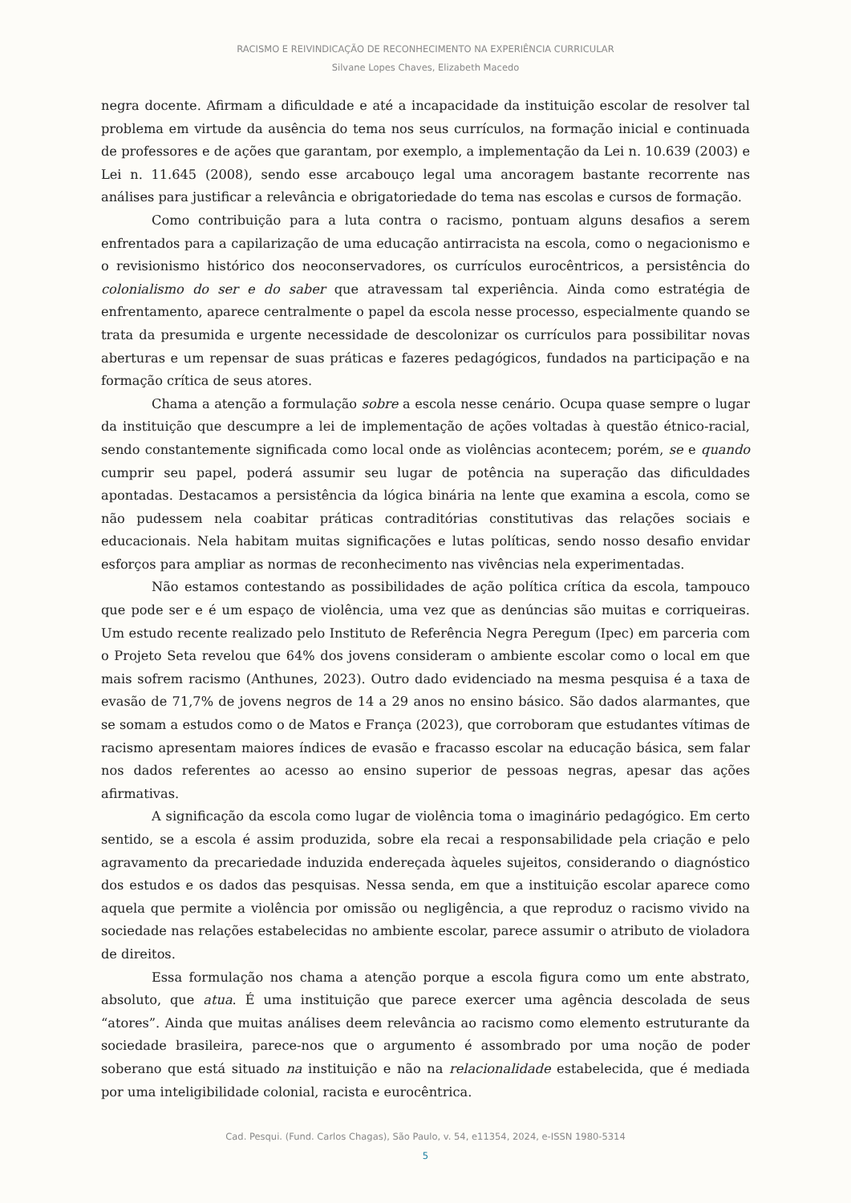RACISMO E REIVINDICAÇÃO DE RECONHECIMENTO NA EXPERIÊNCIA CURRICULAR
Silvane Lopes Chaves, Elizabeth Macedo
negra docente. Afirmam a dificuldade e até a incapacidade da instituição escolar de resolver tal problema em virtude da ausência do tema nos seus currículos, na formação inicial e continuada de professores e de ações que garantam, por exemplo, a implementação da Lei n. 10.639 (2003) e Lei n. 11.645 (2008), sendo esse arcabouço legal uma ancoragem bastante recorrente nas análises para justificar a relevância e obrigatoriedade do tema nas escolas e cursos de formação.
Como contribuição para a luta contra o racismo, pontuam alguns desafios a serem enfrentados para a capilarização de uma educação antirracista na escola, como o negacionismo e o revisionismo histórico dos neoconservadores, os currículos eurocêntricos, a persistência do colonialismo do ser e do saber que atravessam tal experiência. Ainda como estratégia de enfrentamento, aparece centralmente o papel da escola nesse processo, especialmente quando se trata da presumida e urgente necessidade de descolonizar os currículos para possibilitar novas aberturas e um repensar de suas práticas e fazeres pedagógicos, fundados na participação e na formação crítica de seus atores.
Chama a atenção a formulação sobre a escola nesse cenário. Ocupa quase sempre o lugar da instituição que descumpre a lei de implementação de ações voltadas à questão étnico-racial, sendo constantemente significada como local onde as violências acontecem; porém, se e quando cumprir seu papel, poderá assumir seu lugar de potência na superação das dificuldades apontadas. Destacamos a persistência da lógica binária na lente que examina a escola, como se não pudessem nela coabitar práticas contraditórias constitutivas das relações sociais e educacionais. Nela habitam muitas significações e lutas políticas, sendo nosso desafio envidar esforços para ampliar as normas de reconhecimento nas vivências nela experimentadas.
Não estamos contestando as possibilidades de ação política crítica da escola, tampouco que pode ser e é um espaço de violência, uma vez que as denúncias são muitas e corriqueiras. Um estudo recente realizado pelo Instituto de Referência Negra Peregum (Ipec) em parceria com o Projeto Seta revelou que 64% dos jovens consideram o ambiente escolar como o local em que mais sofrem racismo (Anthunes, 2023). Outro dado evidenciado na mesma pesquisa é a taxa de evasão de 71,7% de jovens negros de 14 a 29 anos no ensino básico. São dados alarmantes, que se somam a estudos como o de Matos e França (2023), que corroboram que estudantes vítimas de racismo apresentam maiores índices de evasão e fracasso escolar na educação básica, sem falar nos dados referentes ao acesso ao ensino superior de pessoas negras, apesar das ações afirmativas.
A significação da escola como lugar de violência toma o imaginário pedagógico. Em certo sentido, se a escola é assim produzida, sobre ela recai a responsabilidade pela criação e pelo agravamento da precariedade induzida endereçada àqueles sujeitos, considerando o diagnóstico dos estudos e os dados das pesquisas. Nessa senda, em que a instituição escolar aparece como aquela que permite a violência por omissão ou negligência, a que reproduz o racismo vivido na sociedade nas relações estabelecidas no ambiente escolar, parece assumir o atributo de violadora de direitos.
Essa formulação nos chama a atenção porque a escola figura como um ente abstrato, absoluto, que atua. É uma instituição que parece exercer uma agência descolada de seus “atores”. Ainda que muitas análises deem relevância ao racismo como elemento estruturante da sociedade brasileira, parece-nos que o argumento é assombrado por uma noção de poder soberano que está situado na instituição e não na relacionalidade estabelecida, que é mediada por uma inteligibilidade colonial, racista e eurocêntrica.
Cad. Pesqui. (Fund. Carlos Chagas), São Paulo, v. 54, e11354, 2024, e-ISSN 1980-5314
5